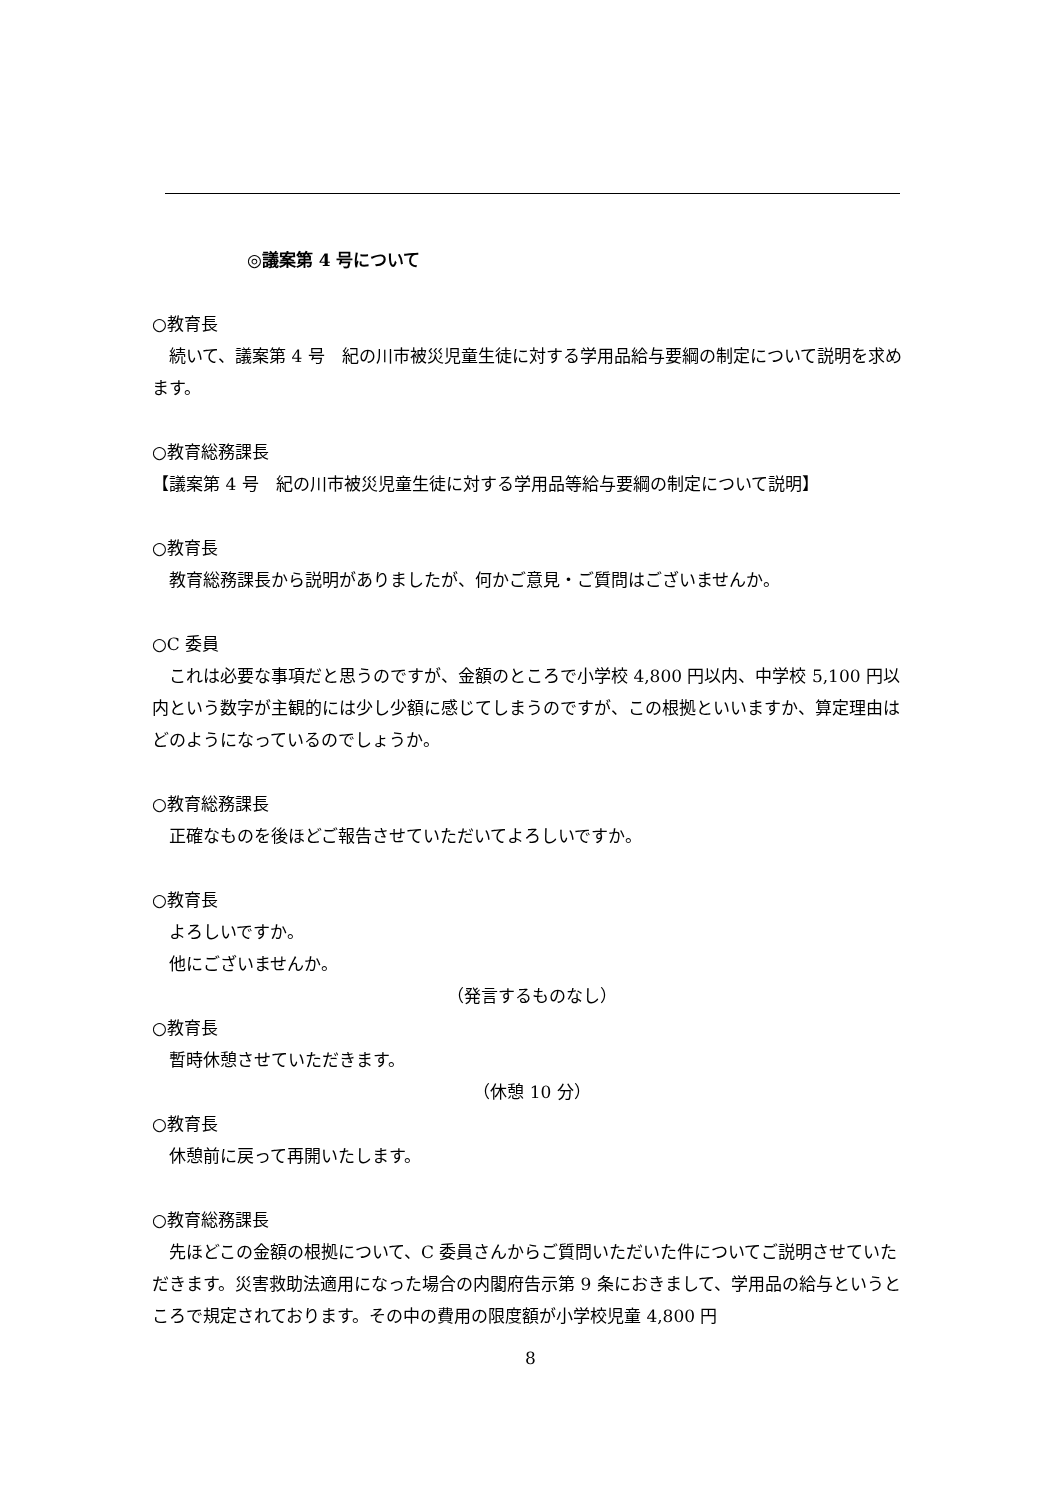◎議案第 4 号について
○教育長
　続いて、議案第 4 号　紀の川市被災児童生徒に対する学用品給与要綱の制定について説明を求めます。
○教育総務課長
【議案第 4 号　紀の川市被災児童生徒に対する学用品等給与要綱の制定について説明】
○教育長
　教育総務課長から説明がありましたが、何かご意見・ご質問はございませんか。
○C 委員
　これは必要な事項だと思うのですが、金額のところで小学校 4,800 円以内、中学校 5,100 円以内という数字が主観的には少し少額に感じてしまうのですが、この根拠といいますか、算定理由はどのようになっているのでしょうか。
○教育総務課長
　正確なものを後ほどご報告させていただいてよろしいですか。
○教育長
　よろしいですか。
　他にございませんか。
（発言するものなし）
○教育長
　暫時休憩させていただきます。
（休憩 10 分）
○教育長
　休憩前に戻って再開いたします。
○教育総務課長
　先ほどこの金額の根拠について、C 委員さんからご質問いただいた件についてご説明させていただきます。災害救助法適用になった場合の内閣府告示第 9 条におきまして、学用品の給与というところで規定されております。その中の費用の限度額が小学校児童 4,800 円
8